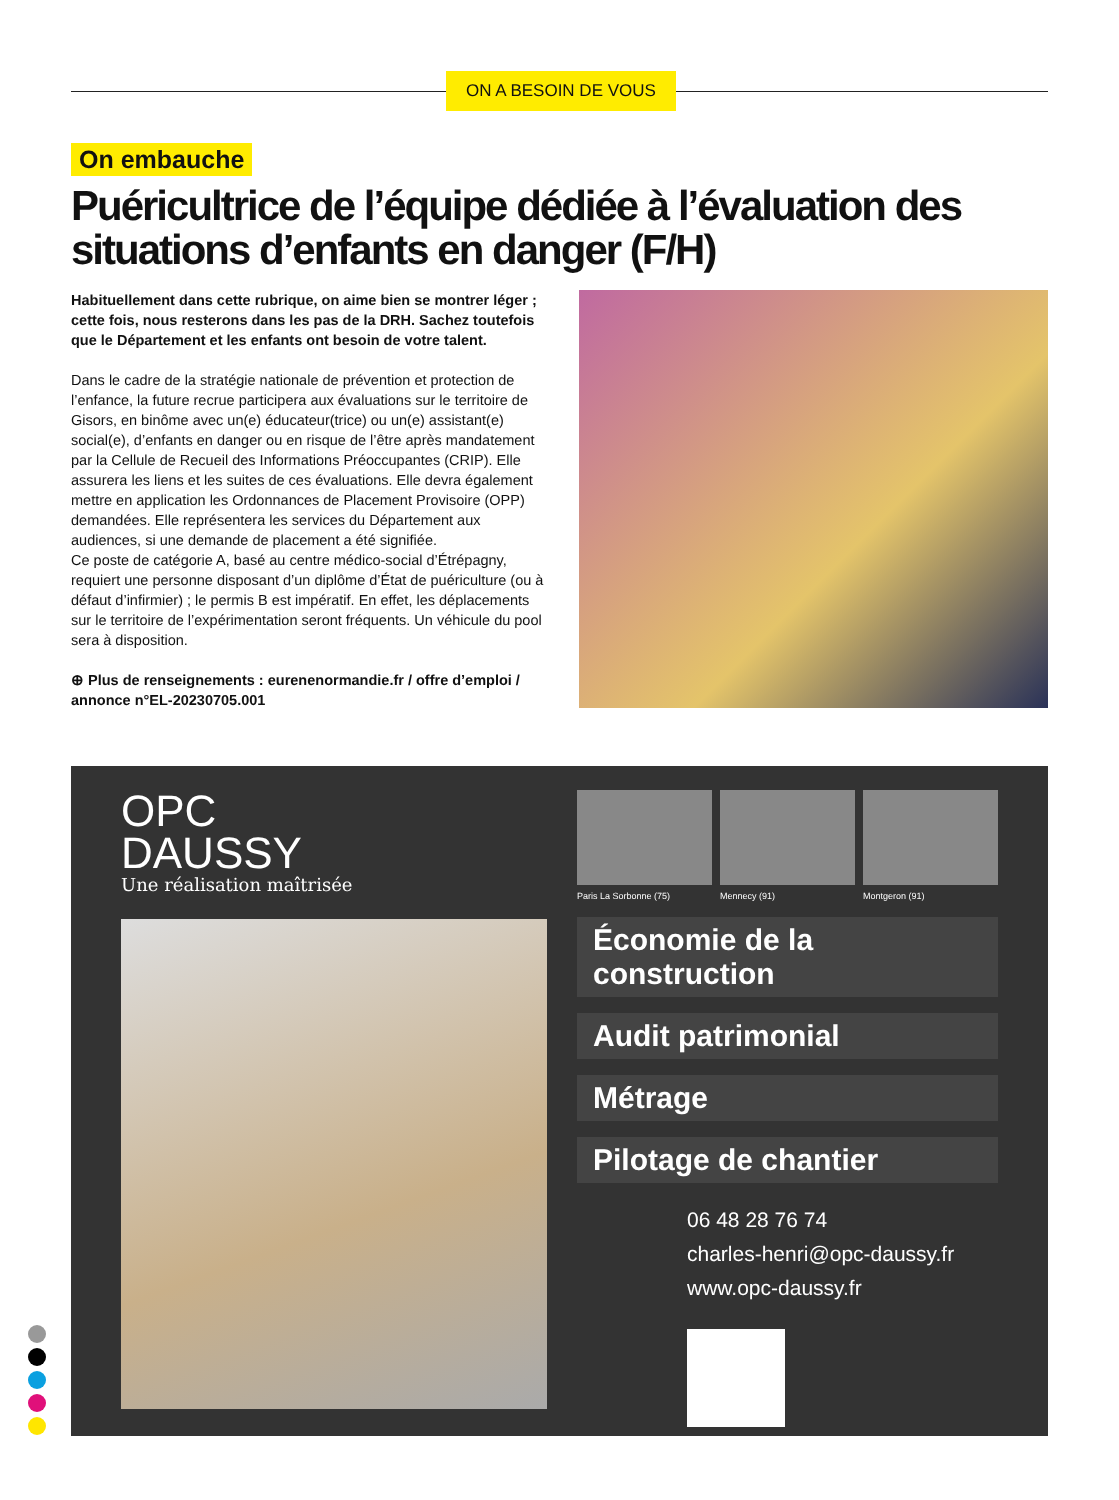ON A BESOIN DE VOUS
On embauche
Puéricultrice de l’équipe dédiée à l’évaluation des situations d’enfants en danger (F/H)
Habituellement dans cette rubrique, on aime bien se montrer léger ; cette fois, nous resterons dans les pas de la DRH. Sachez toutefois que le Département et les enfants ont besoin de votre talent.
Dans le cadre de la stratégie nationale de prévention et protection de l’enfance, la future recrue participera aux évaluations sur le territoire de Gisors, en binôme avec un(e) éducateur(trice) ou un(e) assistant(e) social(e), d’enfants en danger ou en risque de l’être après mandatement par la Cellule de Recueil des Informations Préoccupantes (CRIP). Elle assurera les liens et les suites de ces évaluations. Elle devra également mettre en application les Ordonnances de Placement Provisoire (OPP) demandées. Elle représentera les services du Département aux audiences, si une demande de placement a été signifiée.
Ce poste de catégorie A, basé au centre médico-social d’Étrépagny, requiert une personne disposant d’un diplôme d’État de puériculture (ou à défaut d’infirmier) ; le permis B est impératif. En effet, les déplacements sur le territoire de l’expérimentation seront fréquents. Un véhicule du pool sera à disposition.
⊕ Plus de renseignements : eurenenormandie.fr / offre d’emploi / annonce n°EL-20230705.001
OPC
DAUSSY
Une réalisation maîtrisée
Paris La Sorbonne (75) Mennecy (91) Montgeron (91)
Économie de la construction
Audit patrimonial
Métrage
Pilotage de chantier
06 48 28 76 74
charles-henri@opc-daussy.fr
www.opc-daussy.fr